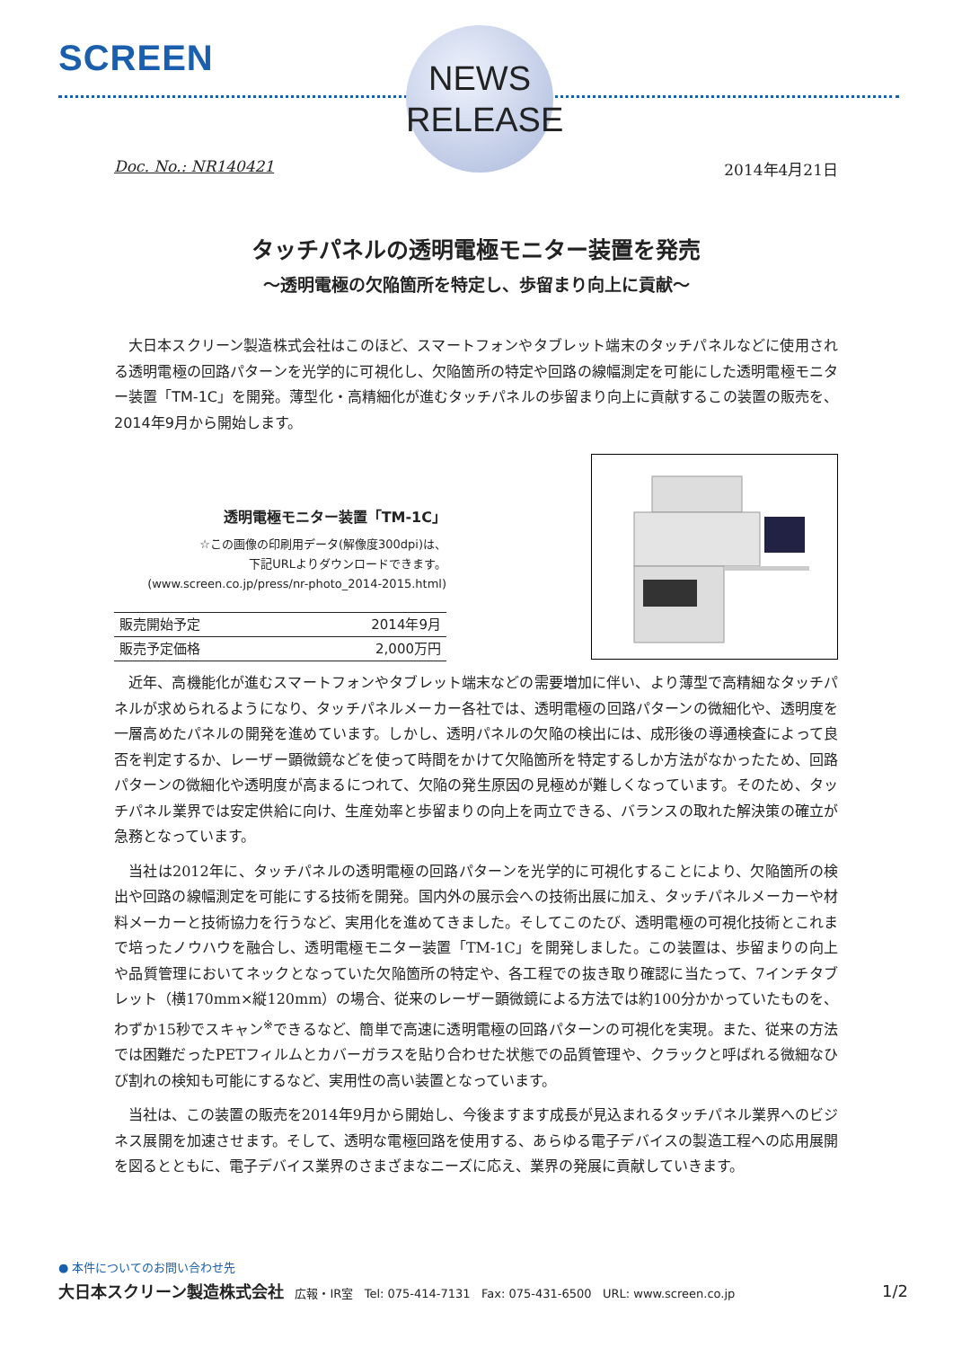SCREEN
NEWS
RELEASE
Doc. No.: NR140421 2014年4月21日
タッチパネルの透明電極モニター装置を発売
～透明電極の欠陥箇所を特定し、歩留まり向上に貢献～
大日本スクリーン製造株式会社はこのほど、スマートフォンやタブレット端末のタッチパネルなどに使用される透明電極の回路パターンを光学的に可視化し、欠陥箇所の特定や回路の線幅測定を可能にした透明電極モニター装置「TM-1C」を開発。薄型化・高精細化が進むタッチパネルの歩留まり向上に貢献するこの装置の販売を、2014年9月から開始します。
透明電極モニター装置「TM-1C」
☆この画像の印刷用データ(解像度300dpi)は、
下記URLよりダウンロードできます。
(www.screen.co.jp/press/nr-photo_2014-2015.html)
| 販売開始予定 | 2014年9月 |
| 販売予定価格 | 2,000万円 |
近年、高機能化が進むスマートフォンやタブレット端末などの需要増加に伴い、より薄型で高精細なタッチパネルが求められるようになり、タッチパネルメーカー各社では、透明電極の回路パターンの微細化や、透明度を一層高めたパネルの開発を進めています。しかし、透明パネルの欠陥の検出には、成形後の導通検査によって良否を判定するか、レーザー顕微鏡などを使って時間をかけて欠陥箇所を特定するしか方法がなかったため、回路パターンの微細化や透明度が高まるにつれて、欠陥の発生原因の見極めが難しくなっています。そのため、タッチパネル業界では安定供給に向け、生産効率と歩留まりの向上を両立できる、バランスの取れた解決策の確立が急務となっています。
当社は2012年に、タッチパネルの透明電極の回路パターンを光学的に可視化することにより、欠陥箇所の検出や回路の線幅測定を可能にする技術を開発。国内外の展示会への技術出展に加え、タッチパネルメーカーや材料メーカーと技術協力を行うなど、実用化を進めてきました。そしてこのたび、透明電極の可視化技術とこれまで培ったノウハウを融合し、透明電極モニター装置「TM-1C」を開発しました。この装置は、歩留まりの向上や品質管理においてネックとなっていた欠陥箇所の特定や、各工程での抜き取り確認に当たって、7インチタブレット（横170mm×縦120mm）の場合、従来のレーザー顕微鏡による方法では約100分かかっていたものを、わずか15秒でスキャン<sup>※</sup>できるなど、簡単で高速に透明電極の回路パターンの可視化を実現。また、従来の方法では困難だったPETフィルムとカバーガラスを貼り合わせた状態での品質管理や、クラックと呼ばれる微細なひび割れの検知も可能にするなど、実用性の高い装置となっています。
当社は、この装置の販売を2014年9月から開始し、今後ますます成長が見込まれるタッチパネル業界へのビジネス展開を加速させます。そして、透明な電極回路を使用する、あらゆる電子デバイスの製造工程への応用展開を図るとともに、電子デバイス業界のさまざまなニーズに応え、業界の発展に貢献していきます。
● 本件についてのお問い合わせ先
大日本スクリーン製造株式会社 広報・IR室 Tel: 075-414-7131 Fax: 075-431-6500 URL: www.screen.co.jp 1/2